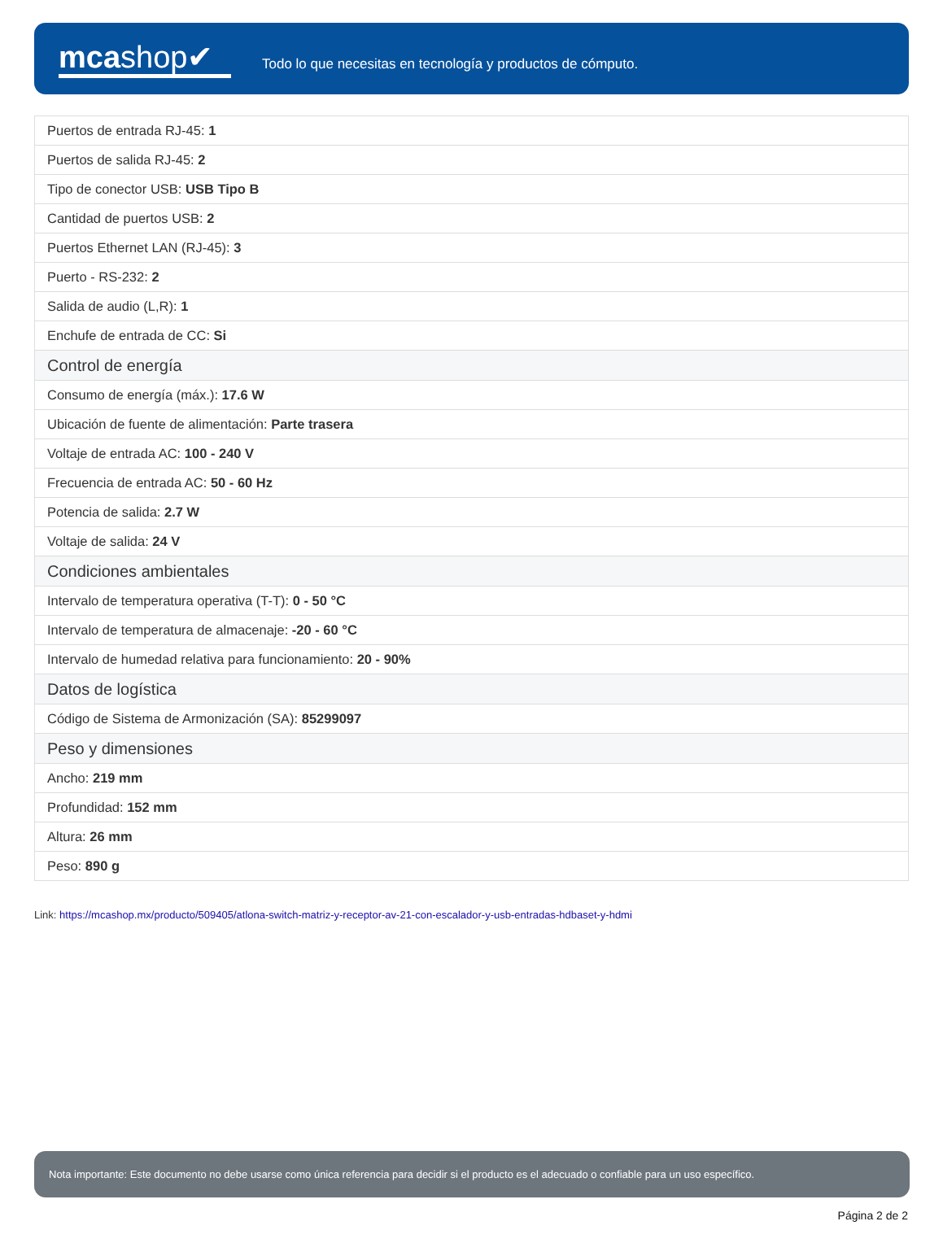mcashop✔
Todo lo que necesitas en tecnología y productos de cómputo.
| Puertos de entrada RJ-45: 1 |
| Puertos de salida RJ-45: 2 |
| Tipo de conector USB: USB Tipo B |
| Cantidad de puertos USB: 2 |
| Puertos Ethernet LAN (RJ-45): 3 |
| Puerto - RS-232: 2 |
| Salida de audio (L,R): 1 |
| Enchufe de entrada de CC: Si |
| Control de energía |
| Consumo de energía (máx.): 17.6 W |
| Ubicación de fuente de alimentación: Parte trasera |
| Voltaje de entrada AC: 100 - 240 V |
| Frecuencia de entrada AC: 50 - 60 Hz |
| Potencia de salida: 2.7 W |
| Voltaje de salida: 24 V |
| Condiciones ambientales |
| Intervalo de temperatura operativa (T-T): 0 - 50 °C |
| Intervalo de temperatura de almacenaje: -20 - 60 °C |
| Intervalo de humedad relativa para funcionamiento: 20 - 90% |
| Datos de logística |
| Código de Sistema de Armonización (SA): 85299097 |
| Peso y dimensiones |
| Ancho: 219 mm |
| Profundidad: 152 mm |
| Altura: 26 mm |
| Peso: 890 g |
Link: https://mcashop.mx/producto/509405/atlona-switch-matriz-y-receptor-av-21-con-escalador-y-usb-entradas-hdbaset-y-hdmi
Nota importante: Este documento no debe usarse como única referencia para decidir si el producto es el adecuado o confiable para un uso específico.
Página 2 de 2